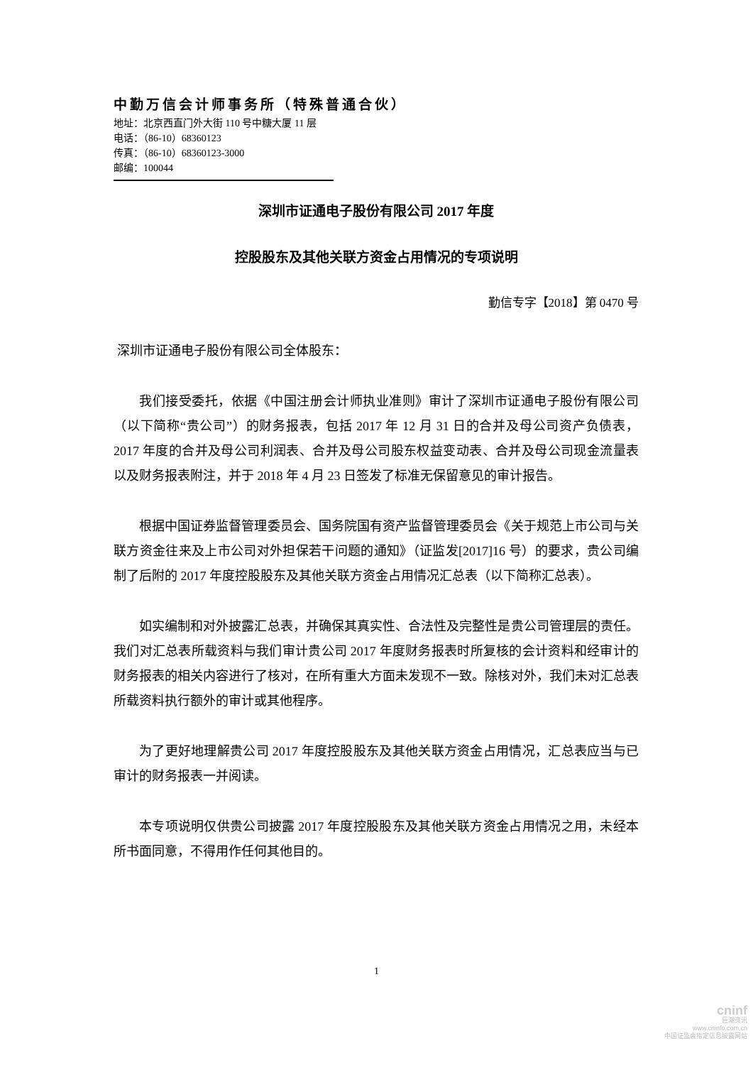中勤万信会计师事务所（特殊普通合伙）
地址：北京西直门外大街 110 号中糖大厦 11 层
电话：（86-10）68360123
传真：（86-10）68360123-3000
邮编：100044
深圳市证通电子股份有限公司 2017 年度
控股股东及其他关联方资金占用情况的专项说明
勤信专字【2018】第 0470 号
深圳市证通电子股份有限公司全体股东：
我们接受委托，依据《中国注册会计师执业准则》审计了深圳市证通电子股份有限公司（以下简称“贵公司”）的财务报表，包括 2017 年 12 月 31 日的合并及母公司资产负债表，2017 年度的合并及母公司利润表、合并及母公司股东权益变动表、合并及母公司现金流量表以及财务报表附注，并于 2018 年 4 月 23 日签发了标准无保留意见的审计报告。
根据中国证券监督管理委员会、国务院国有资产监督管理委员会《关于规范上市公司与关联方资金往来及上市公司对外担保若干问题的通知》（证监发[2017]16 号）的要求，贵公司编制了后附的 2017 年度控股股东及其他关联方资金占用情况汇总表（以下简称汇总表）。
如实编制和对外披露汇总表，并确保其真实性、合法性及完整性是贵公司管理层的责任。我们对汇总表所载资料与我们审计贵公司 2017 年度财务报表时所复核的会计资料和经审计的财务报表的相关内容进行了核对，在所有重大方面未发现不一致。除核对外，我们未对汇总表所载资料执行额外的审计或其他程序。
为了更好地理解贵公司 2017 年度控股股东及其他关联方资金占用情况，汇总表应当与已审计的财务报表一并阅读。
本专项说明仅供贵公司披露 2017 年度控股股东及其他关联方资金占用情况之用，未经本所书面同意，不得用作任何其他目的。
1
cninf
巨潮资讯
www.cninfo.com.cn
中国证监会指定信息披露网站